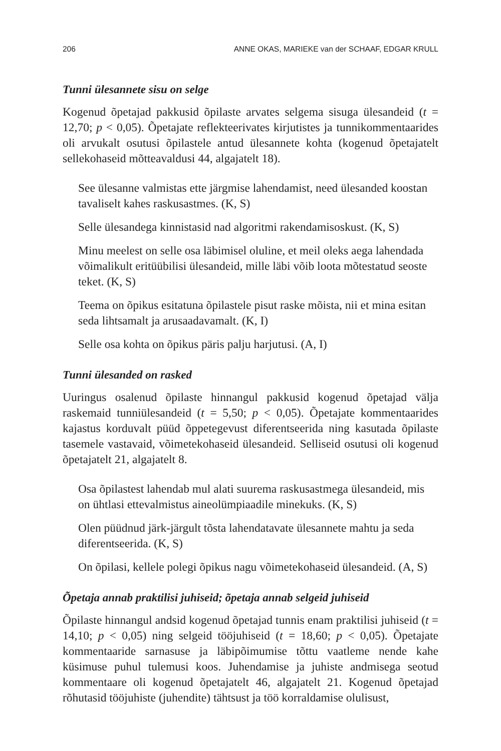206 ANNE OKAS, MARIEKE van der SCHAAF, EDGAR KRULL
Tunni ülesannete sisu on selge
Kogenud õpetajad pakkusid õpilaste arvates selgema sisuga ülesandeid (t = 12,70; p < 0,05). Õpetajate reflekteerivates kirjutistes ja tunnikommen­taarides oli arvukalt osutusi õpilastele antud ülesannete kohta (kogenud õpetajatelt sellekohaseid mõtteavaldusi 44, algajatelt 18).
See ülesanne valmistas ette järgmise lahendamist, need ülesanded koostan tavaliselt kahes raskusastmes. (K, S)
Selle ülesandega kinnistasid nad algoritmi rakendamisoskust. (K, S)
Minu meelest on selle osa läbimisel oluline, et meil oleks aega lahen­dada võimalikult eritüübilisi ülesandeid, mille läbi võib loota mõtes­tatud seoste teket. (K, S)
Teema on õpikus esitatuna õpilastele pisut raske mõista, nii et mina esitan seda lihtsamalt ja arusaadavamalt. (K, I)
Selle osa kohta on õpikus päris palju harjutusi. (A, I)
Tunni ülesanded on rasked
Uuringus osalenud õpilaste hinnangul pakkusid kogenud õpetajad välja raskemaid tunniülesandeid (t = 5,50; p < 0,05). Õpetajate kommentaarides kajastus korduvalt püüd õppetegevust diferentseerida ning kasutada õpi­laste tasemele vastavaid, võimetekohaseid ülesandeid. Selliseid osutusi oli kogenud õpetajatelt 21, algajatelt 8.
Osa õpilastest lahendab mul alati suurema raskusastmega ülesandeid, mis on ühtlasi ettevalmistus aineolümpiaadile minekuks. (K, S)
Olen püüdnud järk-järgult tõsta lahendatavate ülesannete mahtu ja seda diferentseerida. (K, S)
On õpilasi, kellele polegi õpikus nagu võimetekohaseid ülesandeid. (A, S)
Õpetaja annab praktilisi juhiseid; õpetaja annab selgeid juhiseid
Õpilaste hinnangul andsid kogenud õpetajad tunnis enam praktilisi juhi­seid (t = 14,10; p < 0,05) ning selgeid tööjuhiseid (t = 18,60; p < 0,05). Õpeta­jate kommentaaride sarnasuse ja läbipõimumise tõttu vaatleme nende kahe küsimuse puhul tulemusi koos. Juhendamise ja juhiste andmisega seotud kommentaare oli kogenud õpetajatelt 46, algajatelt 21. Kogenud õpetajad rõhutasid tööjuhiste (juhendite) tähtsust ja töö korraldamise olulisust,